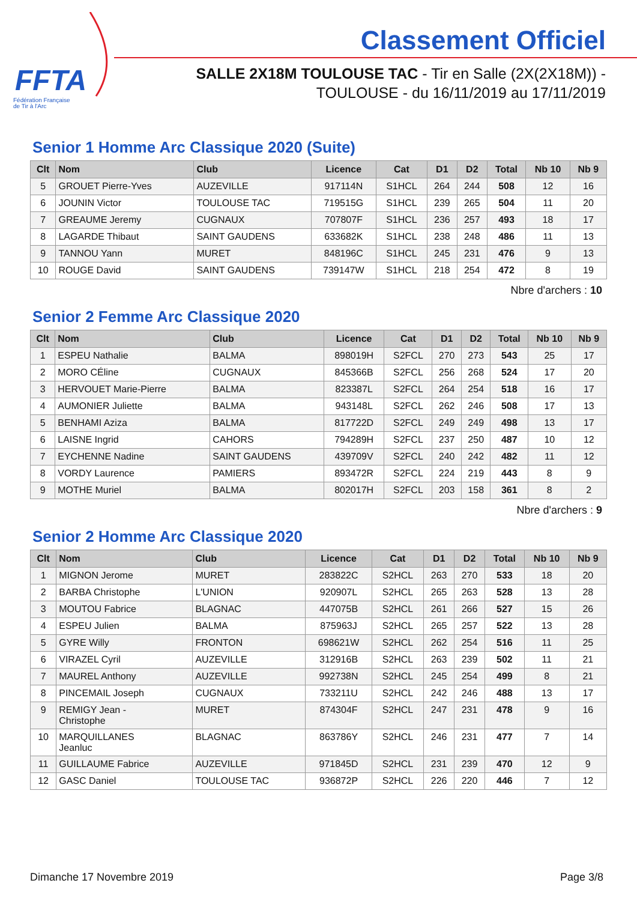FFTA
Fédération Française
de Tir à l'Arc
Classement Officiel
SALLE 2X18M TOULOUSE TAC - Tir en Salle (2X(2X18M)) -
TOULOUSE - du 16/11/2019 au 17/11/2019
Senior 1 Homme Arc Classique 2020 (Suite)
| Clt | Nom | Club | Licence | Cat | D1 | D2 | Total | Nb 10 | Nb 9 |
| --- | --- | --- | --- | --- | --- | --- | --- | --- | --- |
| 5 | GROUET Pierre-Yves | AUZEVILLE | 917114N | S1HCL | 264 | 244 | 508 | 12 | 16 |
| 6 | JOUNIN Victor | TOULOUSE TAC | 719515G | S1HCL | 239 | 265 | 504 | 11 | 20 |
| 7 | GREAUME Jeremy | CUGNAUX | 707807F | S1HCL | 236 | 257 | 493 | 18 | 17 |
| 8 | LAGARDE Thibaut | SAINT GAUDENS | 633682K | S1HCL | 238 | 248 | 486 | 11 | 13 |
| 9 | TANNOU Yann | MURET | 848196C | S1HCL | 245 | 231 | 476 | 9 | 13 |
| 10 | ROUGE David | SAINT GAUDENS | 739147W | S1HCL | 218 | 254 | 472 | 8 | 19 |
Nbre d'archers : 10
Senior 2 Femme Arc Classique 2020
| Clt | Nom | Club | Licence | Cat | D1 | D2 | Total | Nb 10 | Nb 9 |
| --- | --- | --- | --- | --- | --- | --- | --- | --- | --- |
| 1 | ESPEU Nathalie | BALMA | 898019H | S2FCL | 270 | 273 | 543 | 25 | 17 |
| 2 | MORO CÉline | CUGNAUX | 845366B | S2FCL | 256 | 268 | 524 | 17 | 20 |
| 3 | HERVOUET Marie-Pierre | BALMA | 823387L | S2FCL | 264 | 254 | 518 | 16 | 17 |
| 4 | AUMONIER Juliette | BALMA | 943148L | S2FCL | 262 | 246 | 508 | 17 | 13 |
| 5 | BENHAMI Aziza | BALMA | 817722D | S2FCL | 249 | 249 | 498 | 13 | 17 |
| 6 | LAISNE Ingrid | CAHORS | 794289H | S2FCL | 237 | 250 | 487 | 10 | 12 |
| 7 | EYCHENNE Nadine | SAINT GAUDENS | 439709V | S2FCL | 240 | 242 | 482 | 11 | 12 |
| 8 | VORDY Laurence | PAMIERS | 893472R | S2FCL | 224 | 219 | 443 | 8 | 9 |
| 9 | MOTHE Muriel | BALMA | 802017H | S2FCL | 203 | 158 | 361 | 8 | 2 |
Nbre d'archers : 9
Senior 2 Homme Arc Classique 2020
| Clt | Nom | Club | Licence | Cat | D1 | D2 | Total | Nb 10 | Nb 9 |
| --- | --- | --- | --- | --- | --- | --- | --- | --- | --- |
| 1 | MIGNON Jerome | MURET | 283822C | S2HCL | 263 | 270 | 533 | 18 | 20 |
| 2 | BARBA Christophe | L'UNION | 920907L | S2HCL | 265 | 263 | 528 | 13 | 28 |
| 3 | MOUTOU Fabrice | BLAGNAC | 447075B | S2HCL | 261 | 266 | 527 | 15 | 26 |
| 4 | ESPEU Julien | BALMA | 875963J | S2HCL | 265 | 257 | 522 | 13 | 28 |
| 5 | GYRE Willy | FRONTON | 698621W | S2HCL | 262 | 254 | 516 | 11 | 25 |
| 6 | VIRAZEL Cyril | AUZEVILLE | 312916B | S2HCL | 263 | 239 | 502 | 11 | 21 |
| 7 | MAUREL Anthony | AUZEVILLE | 992738N | S2HCL | 245 | 254 | 499 | 8 | 21 |
| 8 | PINCEMAIL Joseph | CUGNAUX | 733211U | S2HCL | 242 | 246 | 488 | 13 | 17 |
| 9 | REMIGY Jean - Christophe | MURET | 874304F | S2HCL | 247 | 231 | 478 | 9 | 16 |
| 10 | MARQUILLANES Jeanluc | BLAGNAC | 863786Y | S2HCL | 246 | 231 | 477 | 7 | 14 |
| 11 | GUILLAUME Fabrice | AUZEVILLE | 971845D | S2HCL | 231 | 239 | 470 | 12 | 9 |
| 12 | GASC Daniel | TOULOUSE TAC | 936872P | S2HCL | 226 | 220 | 446 | 7 | 12 |
Dimanche 17 Novembre 2019 Page 3/8